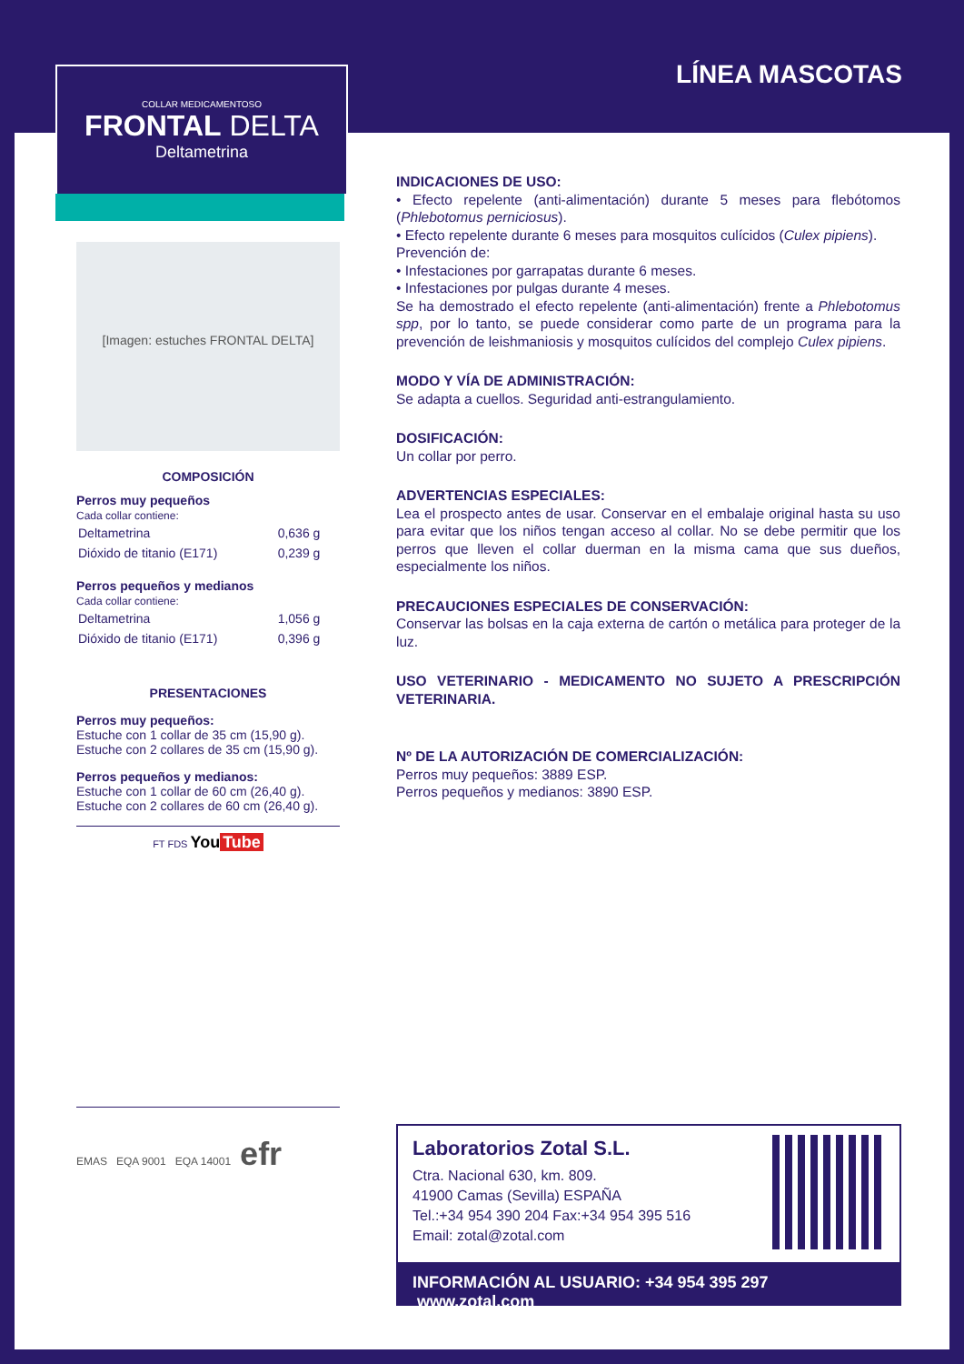LÍNEA MASCOTAS
COLLAR MEDICAMENTOSO
FRONTAL DELTA
Deltametrina
[Imagen: estuches FRONTAL DELTA]
COMPOSICIÓN
Perros muy pequeños
Cada collar contiene:
| Deltametrina | 0,636 g |
| Dióxido de titanio (E171) | 0,239 g |
Perros pequeños y medianos
Cada collar contiene:
| Deltametrina | 1,056 g |
| Dióxido de titanio (E171) | 0,396 g |
PRESENTACIONES
Perros muy pequeños:
Estuche con 1 collar de 35 cm (15,90 g).
Estuche con 2 collares de 35 cm (15,90 g).
Perros pequeños y medianos:
Estuche con 1 collar de 60 cm (26,40 g).
Estuche con 2 collares de 60 cm (26,40 g).
FT FDS You Tube
EMAS EQA 9001 EQA 14001 efr
INDICACIONES DE USO:
• Efecto repelente (anti-alimentación) durante 5 meses para flebótomos (Phlebotomus perniciosus).
• Efecto repelente durante 6 meses para mosquitos culícidos (Culex pipiens).
Prevención de:
• Infestaciones por garrapatas durante 6 meses.
• Infestaciones por pulgas durante 4 meses.
Se ha demostrado el efecto repelente (anti-alimentación) frente a Phlebotomus spp, por lo tanto, se puede considerar como parte de un programa para la prevención de leishmaniosis y mosquitos culícidos del complejo Culex pipiens.
MODO Y VÍA DE ADMINISTRACIÓN:
Se adapta a cuellos. Seguridad anti-estrangulamiento.
DOSIFICACIÓN:
Un collar por perro.
ADVERTENCIAS ESPECIALES:
Lea el prospecto antes de usar. Conservar en el embalaje original hasta su uso para evitar que los niños tengan acceso al collar. No se debe permitir que los perros que lleven el collar duerman en la misma cama que sus dueños, especialmente los niños.
PRECAUCIONES ESPECIALES DE CONSERVACIÓN:
Conservar las bolsas en la caja externa de cartón o metálica para proteger de la luz.
USO VETERINARIO - MEDICAMENTO NO SUJETO A PRESCRIPCIÓN VETERINARIA.
Nº DE LA AUTORIZACIÓN DE COMERCIALIZACIÓN:
Perros muy pequeños: 3889 ESP.
Perros pequeños y medianos: 3890 ESP.
Laboratorios Zotal S.L.
Ctra. Nacional 630, km. 809.
41900 Camas (Sevilla) ESPAÑA
Tel.:+34 954 390 204 Fax:+34 954 395 516
Email: zotal@zotal.com
INFORMACIÓN AL USUARIO: +34 954 395 297 www.zotal.com